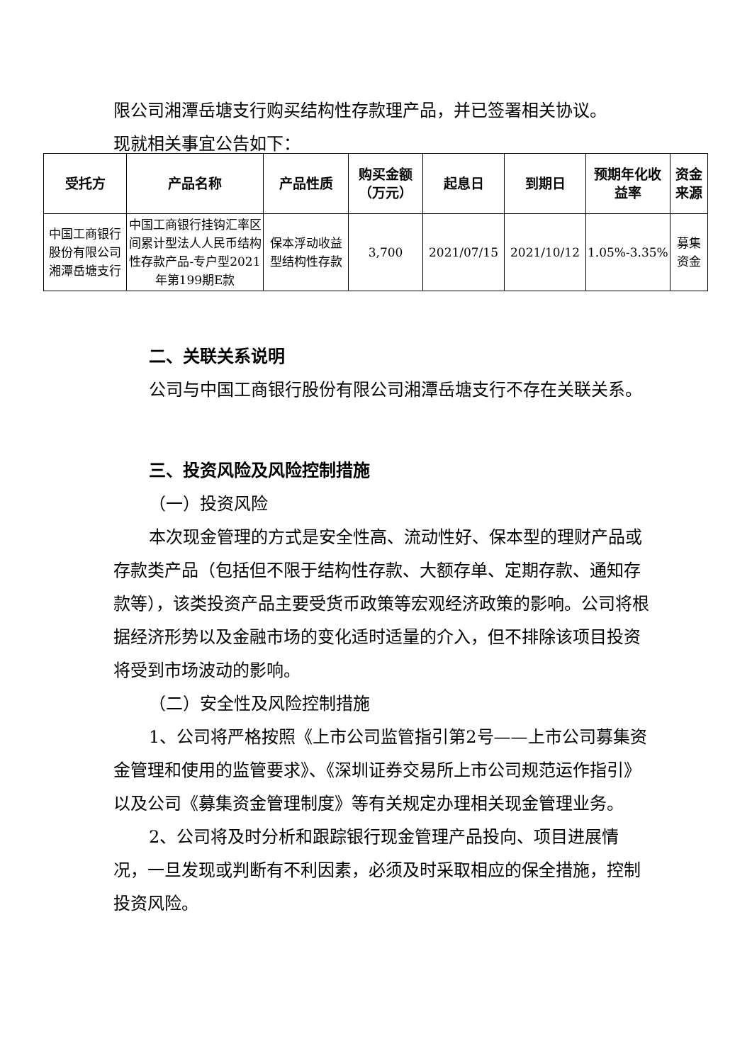限公司湘潭岳塘支行购买结构性存款理产品，并已签署相关协议。
现就相关事宜公告如下：
| 受托方 | 产品名称 | 产品性质 | 购买金额（万元） | 起息日 | 到期日 | 预期年化收益率 | 资金来源 |
| --- | --- | --- | --- | --- | --- | --- | --- |
| 中国工商银行股份有限公司湘潭岳塘支行 | 中国工商银行挂钩汇率区间累计型法人人民币结构性存款产品-专户型2021年第199期E款 | 保本浮动收益型结构性存款 | 3,700 | 2021/07/15 | 2021/10/12 | 1.05%-3.35% | 募集资金 |
二、关联关系说明
公司与中国工商银行股份有限公司湘潭岳塘支行不存在关联关系。
三、投资风险及风险控制措施
（一）投资风险
本次现金管理的方式是安全性高、流动性好、保本型的理财产品或存款类产品（包括但不限于结构性存款、大额存单、定期存款、通知存款等），该类投资产品主要受货币政策等宏观经济政策的影响。公司将根据经济形势以及金融市场的变化适时适量的介入，但不排除该项目投资将受到市场波动的影响。
（二）安全性及风险控制措施
1、公司将严格按照《上市公司监管指引第2号——上市公司募集资金管理和使用的监管要求》、《深圳证券交易所上市公司规范运作指引》以及公司《募集资金管理制度》等有关规定办理相关现金管理业务。
2、公司将及时分析和跟踪银行现金管理产品投向、项目进展情况，一旦发现或判断有不利因素，必须及时采取相应的保全措施，控制投资风险。